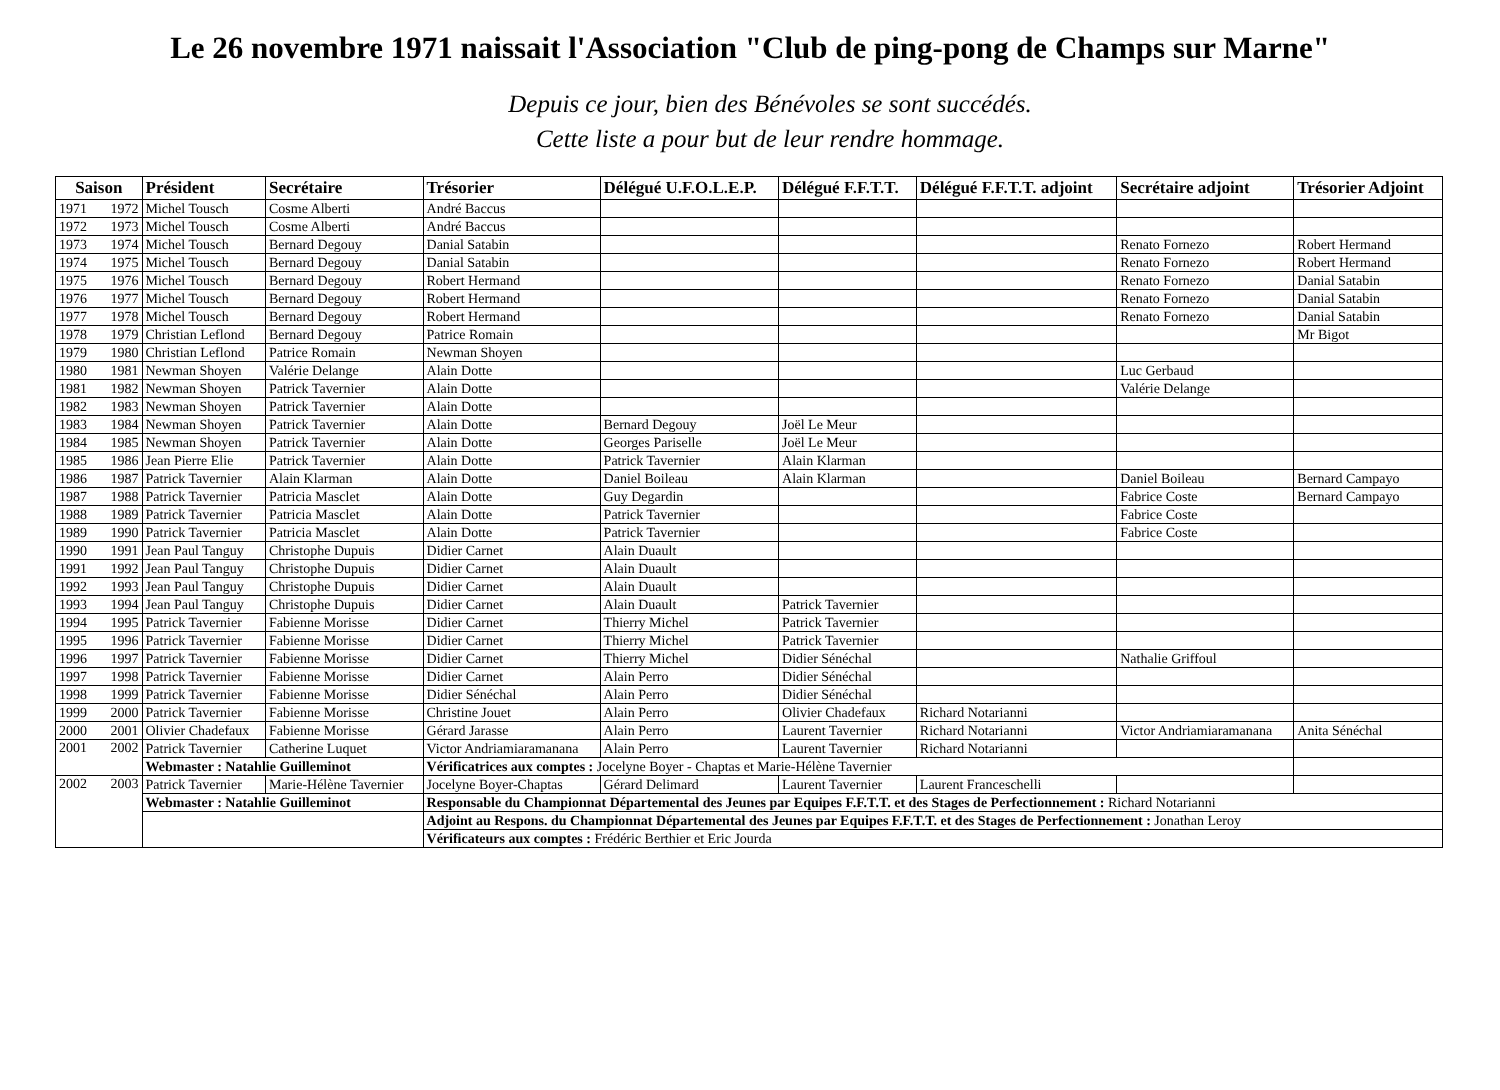Le 26 novembre 1971 naissait l'Association "Club de ping-pong de Champs sur Marne"
Depuis ce jour, bien des Bénévoles se sont succédés.
Cette liste a pour but de leur rendre hommage.
| Saison | Président | Secrétaire | Trésorier | Délégué U.F.O.L.E.P. | Délégué F.F.T.T. | Délégué F.F.T.T. adjoint | Secrétaire adjoint | Trésorier Adjoint |
| --- | --- | --- | --- | --- | --- | --- | --- | --- |
| 1971 1972 | Michel Tousch | Cosme Alberti | André Baccus | | | | | |
| 1972 1973 | Michel Tousch | Cosme Alberti | André Baccus | | | | | |
| 1973 1974 | Michel Tousch | Bernard Degouy | Danial Satabin | | | | Renato Fornezo | Robert Hermand |
| 1974 1975 | Michel Tousch | Bernard Degouy | Danial Satabin | | | | Renato Fornezo | Robert Hermand |
| 1975 1976 | Michel Tousch | Bernard Degouy | Robert Hermand | | | | Renato Fornezo | Danial Satabin |
| 1976 1977 | Michel Tousch | Bernard Degouy | Robert Hermand | | | | Renato Fornezo | Danial Satabin |
| 1977 1978 | Michel Tousch | Bernard Degouy | Robert Hermand | | | | Renato Fornezo | Danial Satabin |
| 1978 1979 | Christian Leflond | Bernard Degouy | Patrice Romain | | | | | Mr Bigot |
| 1979 1980 | Christian Leflond | Patrice Romain | Newman Shoyen | | | | | |
| 1980 1981 | Newman Shoyen | Valérie Delange | Alain Dotte | | | | Luc Gerbaud | |
| 1981 1982 | Newman Shoyen | Patrick Tavernier | Alain Dotte | | | | Valérie Delange | |
| 1982 1983 | Newman Shoyen | Patrick Tavernier | Alain Dotte | | | | | |
| 1983 1984 | Newman Shoyen | Patrick Tavernier | Alain Dotte | Bernard Degouy | Joël Le Meur | | | |
| 1984 1985 | Newman Shoyen | Patrick Tavernier | Alain Dotte | Georges Pariselle | Joël Le Meur | | | |
| 1985 1986 | Jean Pierre Elie | Patrick Tavernier | Alain Dotte | Patrick Tavernier | Alain Klarman | | | |
| 1986 1987 | Patrick Tavernier | Alain Klarman | Alain Dotte | Daniel Boileau | Alain Klarman | | Daniel Boileau | Bernard Campayo |
| 1987 1988 | Patrick Tavernier | Patricia Masclet | Alain Dotte | Guy Degardin | | | Fabrice Coste | Bernard Campayo |
| 1988 1989 | Patrick Tavernier | Patricia Masclet | Alain Dotte | Patrick Tavernier | | | Fabrice Coste | |
| 1989 1990 | Patrick Tavernier | Patricia Masclet | Alain Dotte | Patrick Tavernier | | | Fabrice Coste | |
| 1990 1991 | Jean Paul Tanguy | Christophe Dupuis | Didier Carnet | Alain Duault | | | | |
| 1991 1992 | Jean Paul Tanguy | Christophe Dupuis | Didier Carnet | Alain Duault | | | | |
| 1992 1993 | Jean Paul Tanguy | Christophe Dupuis | Didier Carnet | Alain Duault | | | | |
| 1993 1994 | Jean Paul Tanguy | Christophe Dupuis | Didier Carnet | Alain Duault | Patrick Tavernier | | | |
| 1994 1995 | Patrick Tavernier | Fabienne Morisse | Didier Carnet | Thierry Michel | Patrick Tavernier | | | |
| 1995 1996 | Patrick Tavernier | Fabienne Morisse | Didier Carnet | Thierry Michel | Patrick Tavernier | | | |
| 1996 1997 | Patrick Tavernier | Fabienne Morisse | Didier Carnet | Thierry Michel | Didier Sénéchal | | Nathalie Griffoul | |
| 1997 1998 | Patrick Tavernier | Fabienne Morisse | Didier Carnet | Alain Perro | Didier Sénéchal | | | |
| 1998 1999 | Patrick Tavernier | Fabienne Morisse | Didier Sénéchal | Alain Perro | Didier Sénéchal | | | |
| 1999 2000 | Patrick Tavernier | Fabienne Morisse | Christine Jouet | Alain Perro | Olivier Chadefaux | Richard Notarianni | | |
| 2000 2001 | Olivier Chadefaux | Fabienne Morisse | Gérard Jarasse | Alain Perro | Laurent Tavernier | Richard Notarianni | Victor Andriamiaramanana | Anita Sénéchal |
| 2001 2002 | Patrick Tavernier | Catherine Luquet | Victor Andriamiaramanana | Alain Perro | Laurent Tavernier | Richard Notarianni | | |
| | Webmaster : Natahlie Guilleminot | | Vérificatrices aux comptes : Jocelyne Boyer - Chaptas et Marie-Hélène Tavernier | | | | | |
| 2002 2003 | Patrick Tavernier | Marie-Hélène Tavernier | Jocelyne Boyer-Chaptas | Gérard Delimard | Laurent Tavernier | Laurent Franceschelli | | |
| | Webmaster : Natahlie Guilleminot | | Responsable du Championnat Départemental des Jeunes par Equipes F.F.T.T. et des Stages de Perfectionnement : Richard Notarianni | | | | | |
| | | | Adjoint au Respons. du Championnat Départemental des Jeunes par Equipes F.F.T.T. et des Stages de Perfectionnement : Jonathan Leroy | | | | | |
| | | | Vérificateurs aux comptes : Frédéric Berthier et Eric Jourda | | | | | |